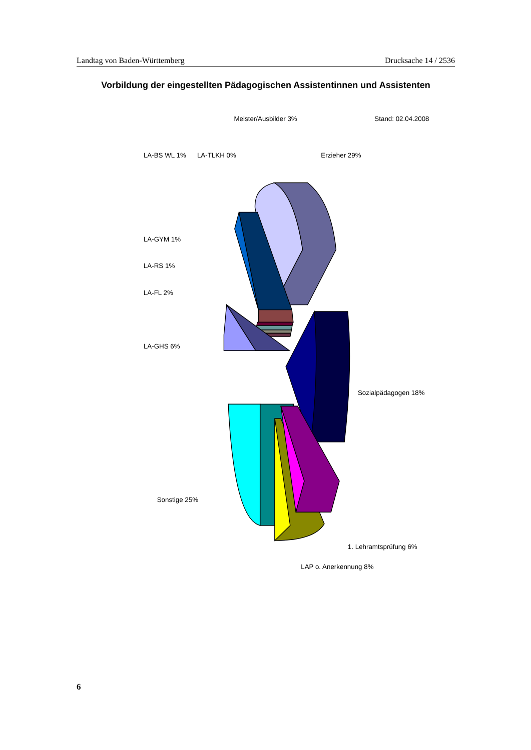Landtag von Baden-Württemberg Drucksache 14 / 2536
Vorbildung der eingestellten Pädagogischen Assistentinnen und Assistenten
LA-BS WL 1%
LA-TLKH 0%
Meister/Ausbilder 3%
Erzieher 29%
Stand: 02.04.2008
LA-GYM 1%
LA-RS 1%
LA-FL 2%
LA-GHS 6%
Sozialpädagogen 18%
Sonstige 25%
LAP o. Anerkennung 8%
1. Lehramtsprüfung 6%
6